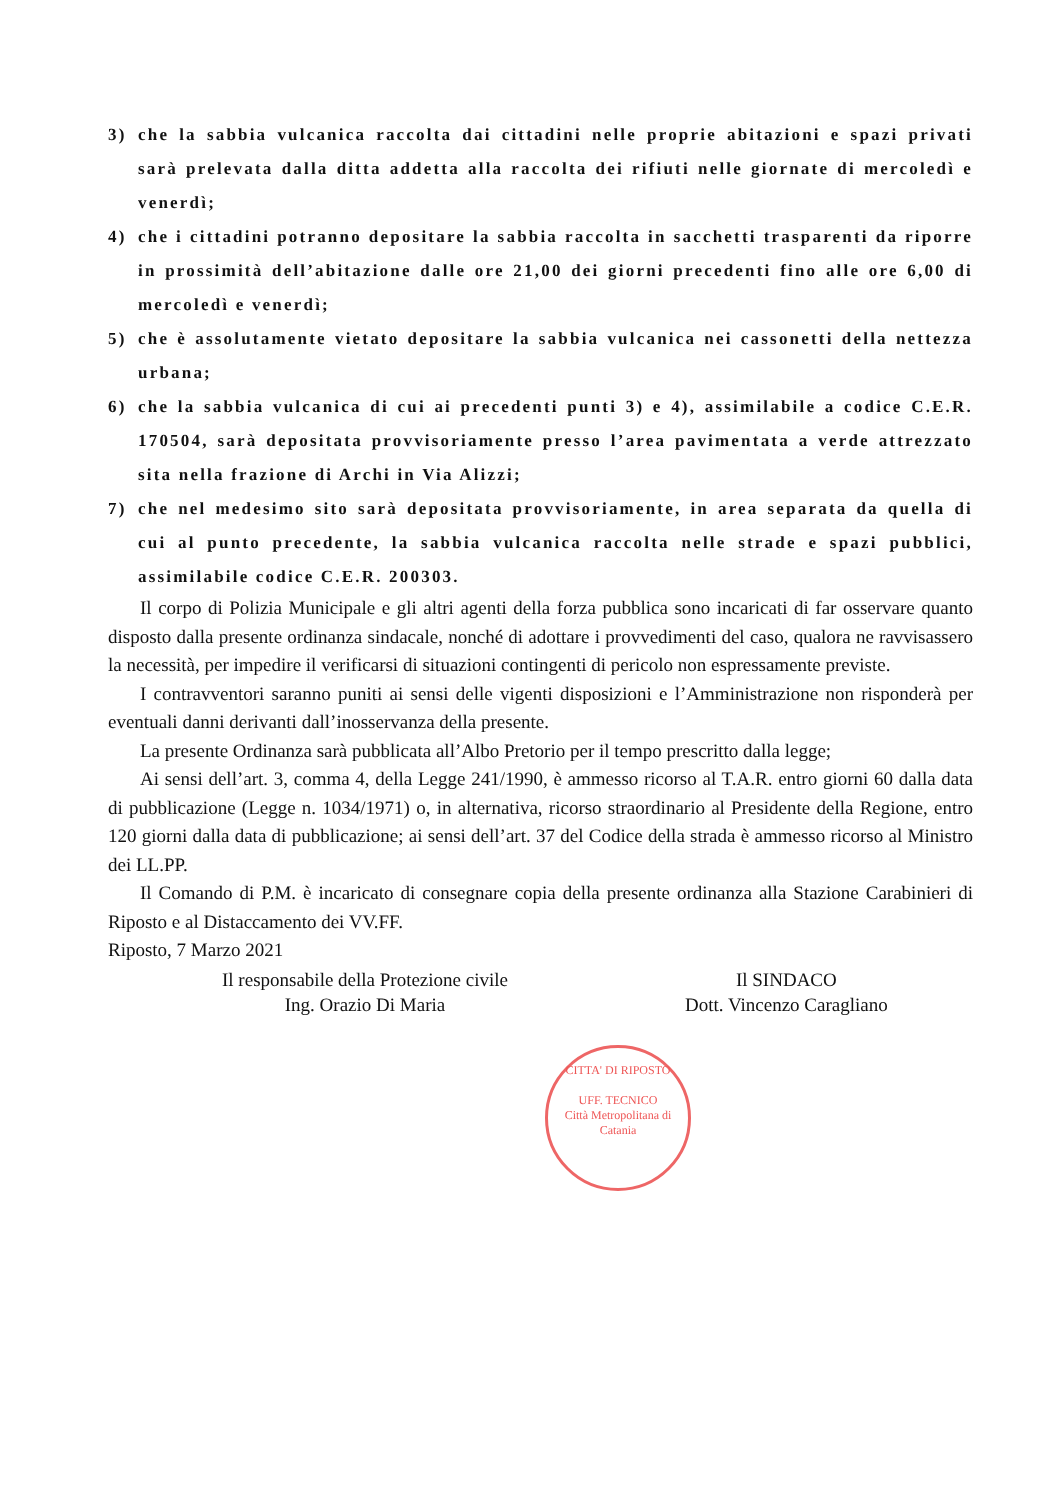3) che la sabbia vulcanica raccolta dai cittadini nelle proprie abitazioni e spazi privati sarà prelevata dalla ditta addetta alla raccolta dei rifiuti nelle giornate di mercoledì e venerdì;
4) che i cittadini potranno depositare la sabbia raccolta in sacchetti trasparenti da riporre in prossimità dell’abitazione dalle ore 21,00 dei giorni precedenti fino alle ore 6,00 di mercoledì e venerdì;
5) che è assolutamente vietato depositare la sabbia vulcanica nei cassonetti della nettezza urbana;
6) che la sabbia vulcanica di cui ai precedenti punti 3) e 4), assimilabile a codice C.E.R. 170504, sarà depositata provvisoriamente presso l’area pavimentata a verde attrezzato sita nella frazione di Archi in Via Alizzi;
7) che nel medesimo sito sarà depositata provvisoriamente, in area separata da quella di cui al punto precedente, la sabbia vulcanica raccolta nelle strade e spazi pubblici, assimilabile codice C.E.R. 200303.
Il corpo di Polizia Municipale e gli altri agenti della forza pubblica sono incaricati di far osservare quanto disposto dalla presente ordinanza sindacale, nonché di adottare i provvedimenti del caso, qualora ne ravvisassero la necessità, per impedire il verificarsi di situazioni contingenti di pericolo non espressamente previste.
I contravventori saranno puniti ai sensi delle vigenti disposizioni e l’Amministrazione non risponderà per eventuali danni derivanti dall’inosservanza della presente.
La presente Ordinanza sarà pubblicata all’Albo Pretorio per il tempo prescritto dalla legge;
Ai sensi dell’art. 3, comma 4, della Legge 241/1990, è ammesso ricorso al T.A.R. entro giorni 60 dalla data di pubblicazione (Legge n. 1034/1971) o, in alternativa, ricorso straordinario al Presidente della Regione, entro 120 giorni dalla data di pubblicazione; ai sensi dell’art. 37 del Codice della strada è ammesso ricorso al Ministro dei LL.PP.
Il Comando di P.M. è incaricato di consegnare copia della presente ordinanza alla Stazione Carabinieri di Riposto e al Distaccamento dei VV.FF.
Riposto, 7 Marzo 2021
Il responsabile della Protezione civile
Ing. Orazio Di Maria
Il SINDACO
Dott. Vincenzo Caragliano
CITTA' DI RIPOSTO
UFF. TECNICO
Città Metropolitana di Catania